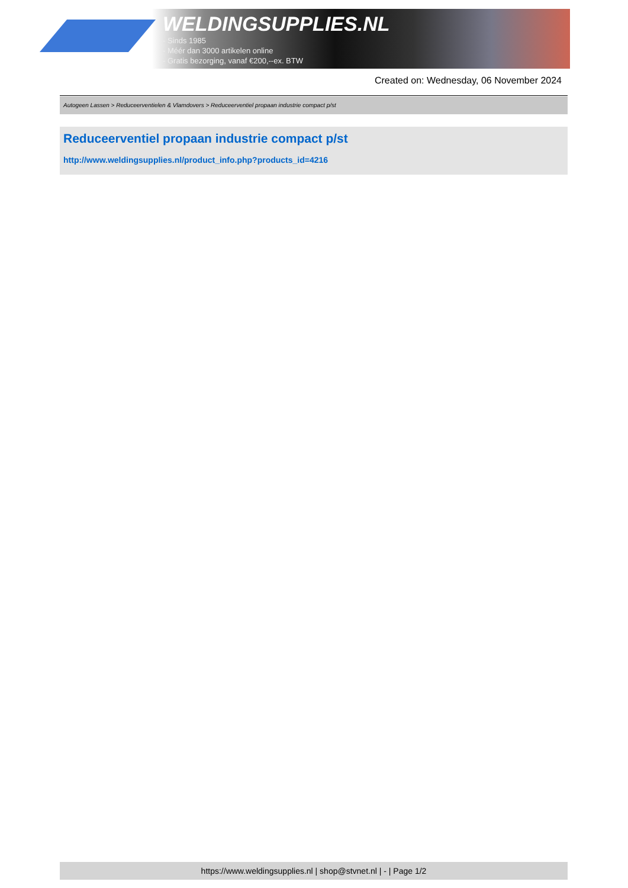WELDINGSUPPLIES.NL
- Sinds 1985
- Méér dan 3000 artikelen online
- Gratis bezorging, vanaf €200,--ex. BTW
Created on: Wednesday, 06 November 2024
Autogeen Lassen > Reduceerventielen & Vlamdovers > Reduceerventiel propaan industrie compact p/st
Reduceerventiel propaan industrie compact p/st
http://www.weldingsupplies.nl/product_info.php?products_id=4216
https://www.weldingsupplies.nl | shop@stvnet.nl | - | Page 1/2